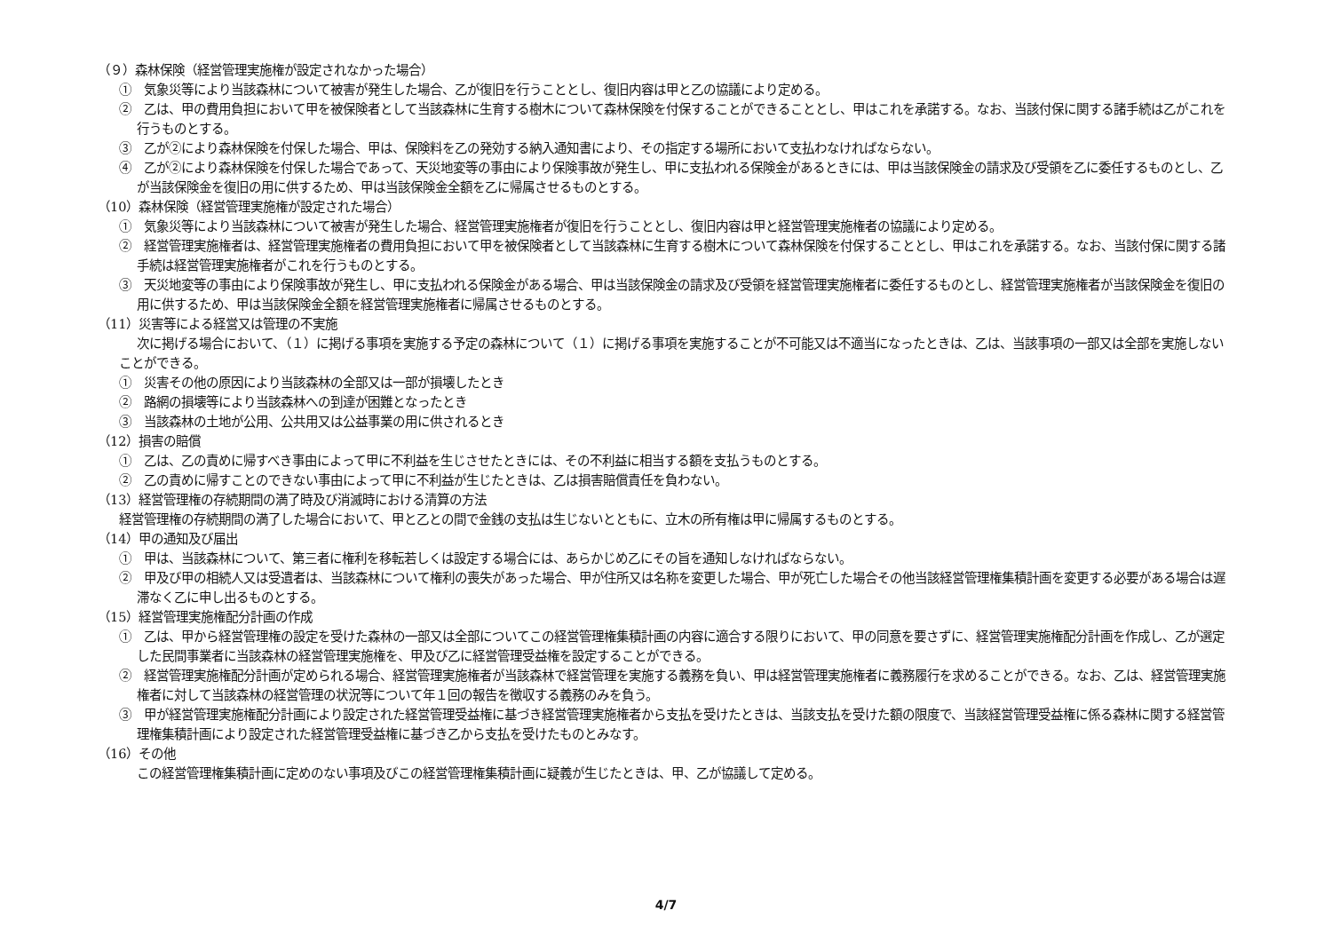（９）森林保険（経営管理実施権が設定されなかった場合）
①　気象災等により当該森林について被害が発生した場合、乙が復旧を行うこととし、復旧内容は甲と乙の協議により定める。
②　乙は、甲の費用負担において甲を被保険者として当該森林に生育する樹木について森林保険を付保することができることとし、甲はこれを承諾する。なお、当該付保に関する諸手続は乙がこれを行うものとする。
③　乙が②により森林保険を付保した場合、甲は、保険料を乙の発効する納入通知書により、その指定する場所において支払わなければならない。
④　乙が②により森林保険を付保した場合であって、天災地変等の事由により保険事故が発生し、甲に支払われる保険金があるときには、甲は当該保険金の請求及び受領を乙に委任するものとし、乙が当該保険金を復旧の用に供するため、甲は当該保険金全額を乙に帰属させるものとする。
（10）森林保険（経営管理実施権が設定された場合）
①　気象災等により当該森林について被害が発生した場合、経営管理実施権者が復旧を行うこととし、復旧内容は甲と経営管理実施権者の協議により定める。
②　経営管理実施権者は、経営管理実施権者の費用負担において甲を被保険者として当該森林に生育する樹木について森林保険を付保することとし、甲はこれを承諾する。なお、当該付保に関する諸手続は経営管理実施権者がこれを行うものとする。
③　天災地変等の事由により保険事故が発生し、甲に支払われる保険金がある場合、甲は当該保険金の請求及び受領を経営管理実施権者に委任するものとし、経営管理実施権者が当該保険金を復旧の用に供するため、甲は当該保険金全額を経営管理実施権者に帰属させるものとする。
（11）災害等による経営又は管理の不実施
次に掲げる場合において、（１）に掲げる事項を実施する予定の森林について（１）に掲げる事項を実施することが不可能又は不適当になったときは、乙は、当該事項の一部又は全部を実施しないことができる。
①　災害その他の原因により当該森林の全部又は一部が損壊したとき
②　路網の損壊等により当該森林への到達が困難となったとき
③　当該森林の土地が公用、公共用又は公益事業の用に供されるとき
（12）損害の賠償
①　乙は、乙の責めに帰すべき事由によって甲に不利益を生じさせたときには、その不利益に相当する額を支払うものとする。
②　乙の責めに帰すことのできない事由によって甲に不利益が生じたときは、乙は損害賠償責任を負わない。
（13）経営管理権の存続期間の満了時及び消滅時における清算の方法
経営管理権の存続期間の満了した場合において、甲と乙との間で金銭の支払は生じないとともに、立木の所有権は甲に帰属するものとする。
（14）甲の通知及び届出
①　甲は、当該森林について、第三者に権利を移転若しくは設定する場合には、あらかじめ乙にその旨を通知しなければならない。
②　甲及び甲の相続人又は受遺者は、当該森林について権利の喪失があった場合、甲が住所又は名称を変更した場合、甲が死亡した場合その他当該経営管理権集積計画を変更する必要がある場合は遅滞なく乙に申し出るものとする。
（15）経営管理実施権配分計画の作成
①　乙は、甲から経営管理権の設定を受けた森林の一部又は全部についてこの経営管理権集積計画の内容に適合する限りにおいて、甲の同意を要さずに、経営管理実施権配分計画を作成し、乙が選定した民間事業者に当該森林の経営管理実施権を、甲及び乙に経営管理受益権を設定することができる。
②　経営管理実施権配分計画が定められる場合、経営管理実施権者が当該森林で経営管理を実施する義務を負い、甲は経営管理実施権者に義務履行を求めることができる。なお、乙は、経営管理実施権者に対して当該森林の経営管理の状況等について年１回の報告を徴収する義務のみを負う。
③　甲が経営管理実施権配分計画により設定された経営管理受益権に基づき経営管理実施権者から支払を受けたときは、当該支払を受けた額の限度で、当該経営管理受益権に係る森林に関する経営管理権集積計画により設定された経営管理受益権に基づき乙から支払を受けたものとみなす。
（16）その他
この経営管理権集積計画に定めのない事項及びこの経営管理権集積計画に疑義が生じたときは、甲、乙が協議して定める。
4/7